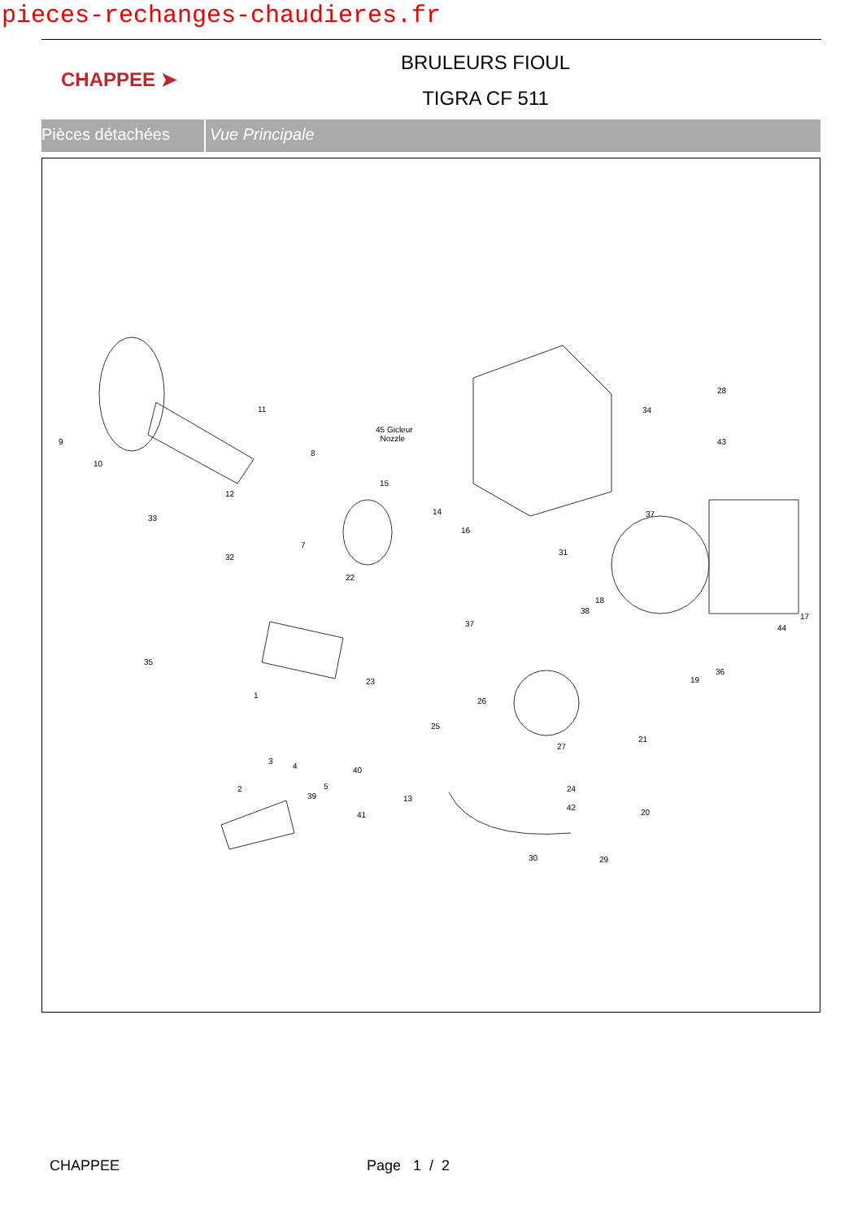pieces-rechanges-chaudieres.fr
CHAPPEE ➤
BRULEURS FIOUL
TIGRA CF 511
Pièces détachées Vue Principale
45 Gicleur
Nozzle 9
10
11
12
15
14
16
34
28
43
37
31
33
32
8
7
22
18
38
37
17
44
35
36
19 23
26
25
27
21
3
4 40
5 2
39
41
13
24
42
20
30 29
1
CHAPPEE Page 1 / 2